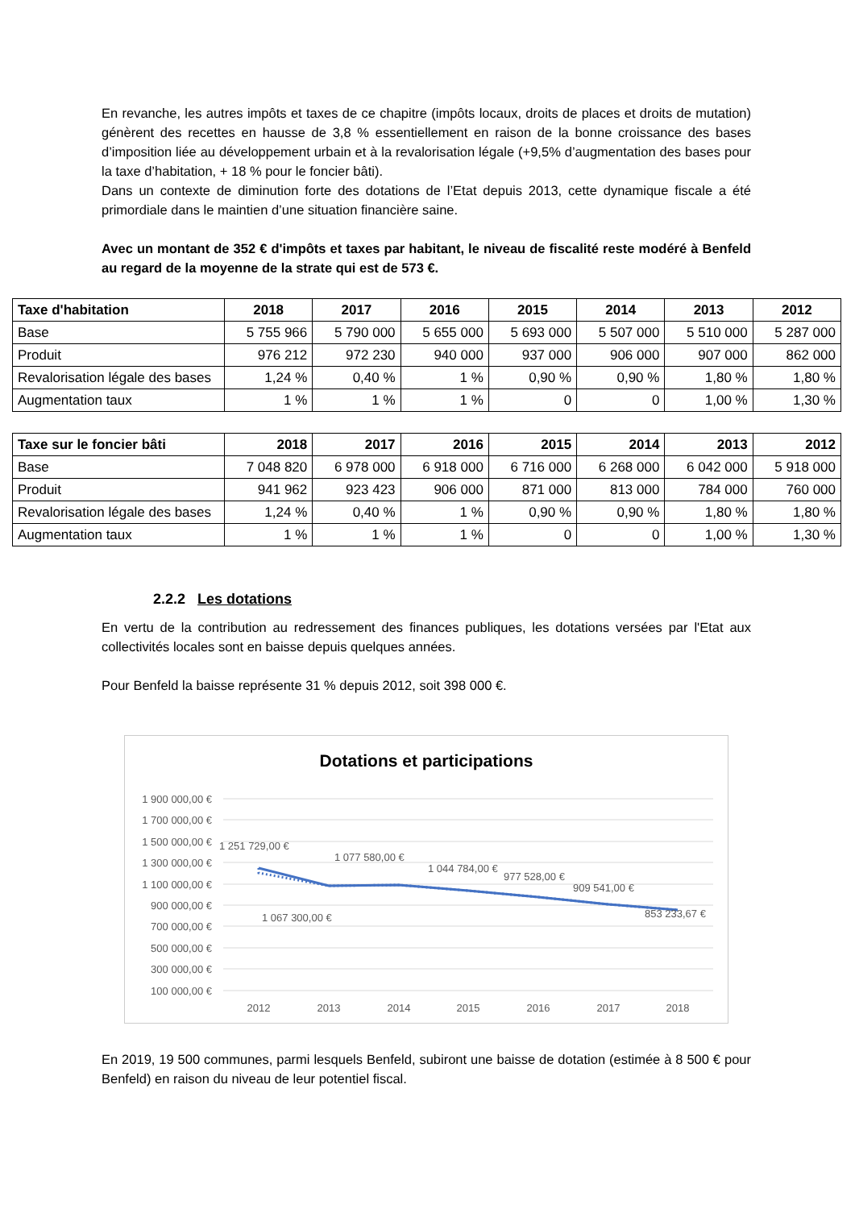En revanche, les autres impôts et taxes de ce chapitre (impôts locaux, droits de places et droits de mutation) génèrent des recettes en hausse de 3,8 % essentiellement en raison de la bonne croissance des bases d’imposition liée au développement urbain et à la revalorisation légale (+9,5% d’augmentation des bases pour la taxe d’habitation, + 18 % pour le foncier bâti).
Dans un contexte de diminution forte des dotations de l’Etat depuis 2013, cette dynamique fiscale a été primordiale dans le maintien d’une situation financière saine.
Avec un montant de 352 € d'impôts et taxes par habitant, le niveau de fiscalité reste modéré à Benfeld au regard de la moyenne de la strate qui est de 573 €.
| Taxe d'habitation | 2018 | 2017 | 2016 | 2015 | 2014 | 2013 | 2012 |
| --- | --- | --- | --- | --- | --- | --- | --- |
| Base | 5 755 966 | 5 790 000 | 5 655 000 | 5 693 000 | 5 507 000 | 5 510 000 | 5 287 000 |
| Produit | 976 212 | 972 230 | 940 000 | 937 000 | 906 000 | 907 000 | 862 000 |
| Revalorisation légale des bases | 1,24 % | 0,40 % | 1 % | 0,90 % | 0,90 % | 1,80 % | 1,80 % |
| Augmentation taux | 1 % | 1 % | 1 % | 0 | 0 | 1,00 % | 1,30 % |
| Taxe sur le foncier bâti | 2018 | 2017 | 2016 | 2015 | 2014 | 2013 | 2012 |
| --- | --- | --- | --- | --- | --- | --- | --- |
| Base | 7 048 820 | 6 978 000 | 6 918 000 | 6 716 000 | 6 268 000 | 6 042 000 | 5 918 000 |
| Produit | 941 962 | 923 423 | 906 000 | 871 000 | 813 000 | 784 000 | 760 000 |
| Revalorisation légale des bases | 1,24 % | 0,40 % | 1 % | 0,90 % | 0,90 % | 1,80 % | 1,80 % |
| Augmentation taux | 1 % | 1 % | 1 % | 0 | 0 | 1,00 % | 1,30 % |
2.2.2 Les dotations
En vertu de la contribution au redressement des finances publiques, les dotations versées par l'Etat aux collectivités locales sont en baisse depuis quelques années.
Pour Benfeld la baisse représente 31 % depuis 2012, soit 398 000 €.
Dotations et participations
1 900 000,00 €
1 700 000,00 €
1 500 000,00 €
1 300 000,00 €
1 100 000,00 €
900 000,00 €
700 000,00 €
500 000,00 €
300 000,00 €
100 000,00 €
2012
2013
2014
2015
2016
2017
2018
1 251 729,00 €
1 077 580,00 €
1 044 784,00 €
977 528,00 €
909 541,00 €
853 233,67 €
1 067 300,00 €
En 2019, 19 500 communes, parmi lesquels Benfeld, subiront une baisse de dotation (estimée à 8 500 € pour Benfeld) en raison du niveau de leur potentiel fiscal.